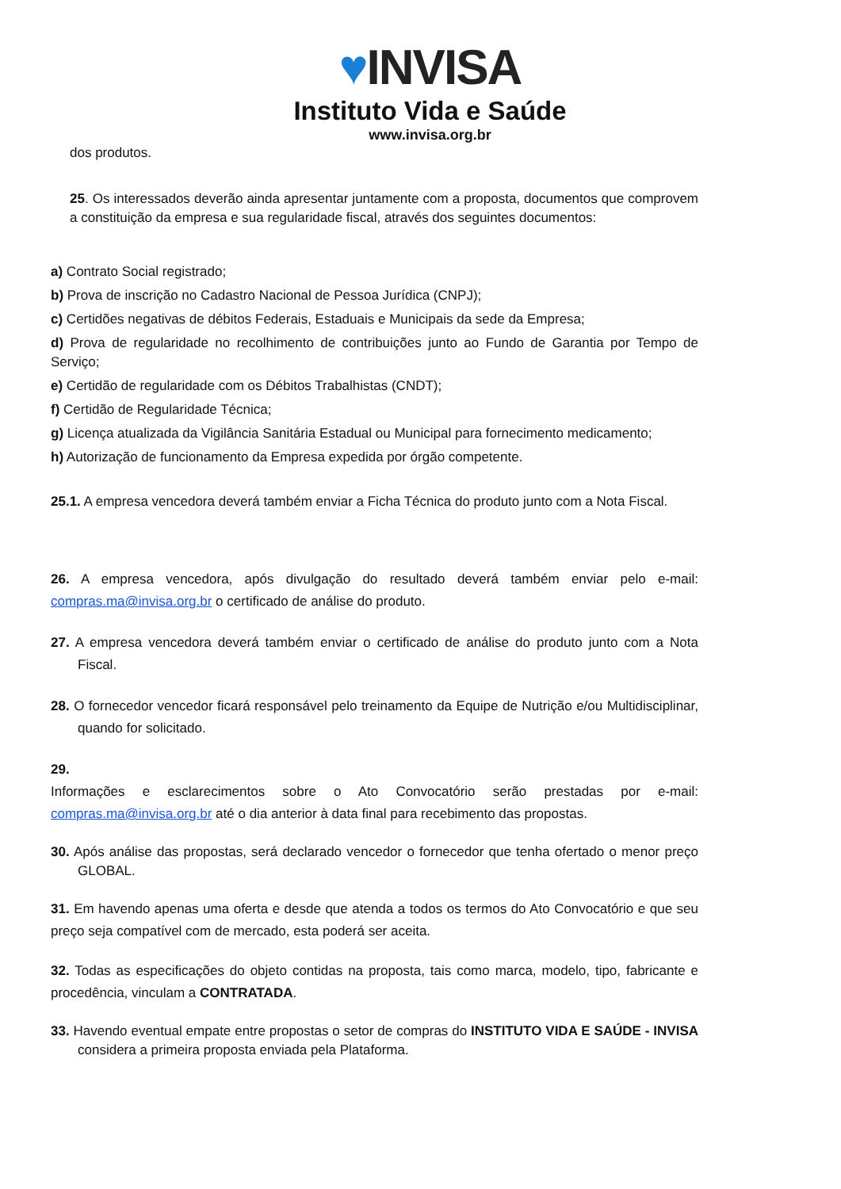♥INVISA
Instituto Vida e Saúde
www.invisa.org.br
dos produtos.
25. Os interessados deverão ainda apresentar juntamente com a proposta, documentos que comprovem a constituição da empresa e sua regularidade fiscal, através dos seguintes documentos:
a) Contrato Social registrado;
b) Prova de inscrição no Cadastro Nacional de Pessoa Jurídica (CNPJ);
c) Certidões negativas de débitos Federais, Estaduais e Municipais da sede da Empresa;
d) Prova de regularidade no recolhimento de contribuições junto ao Fundo de Garantia por Tempo de Serviço;
e) Certidão de regularidade com os Débitos Trabalhistas (CNDT);
f) Certidão de Regularidade Técnica;
g) Licença atualizada da Vigilância Sanitária Estadual ou Municipal para fornecimento medicamento;
h) Autorização de funcionamento da Empresa expedida por órgão competente.
25.1. A empresa vencedora deverá também enviar a Ficha Técnica do produto junto com a Nota Fiscal.
26. A empresa vencedora, após divulgação do resultado deverá também enviar pelo e-mail: compras.ma@invisa.org.br o certificado de análise do produto.
27. A empresa vencedora deverá também enviar o certificado de análise do produto junto com a Nota Fiscal.
28. O fornecedor vencedor ficará responsável pelo treinamento da Equipe de Nutrição e/ou Multidisciplinar, quando for solicitado.
29.
Informações e esclarecimentos sobre o Ato Convocatório serão prestadas por e-mail: compras.ma@invisa.org.br até o dia anterior à data final para recebimento das propostas.
30. Após análise das propostas, será declarado vencedor o fornecedor que tenha ofertado o menor preço GLOBAL.
31. Em havendo apenas uma oferta e desde que atenda a todos os termos do Ato Convocatório e que seu preço seja compatível com de mercado, esta poderá ser aceita.
32. Todas as especificações do objeto contidas na proposta, tais como marca, modelo, tipo, fabricante e procedência, vinculam a CONTRATADA.
33. Havendo eventual empate entre propostas o setor de compras do INSTITUTO VIDA E SAÚDE - INVISA considera a primeira proposta enviada pela Plataforma.